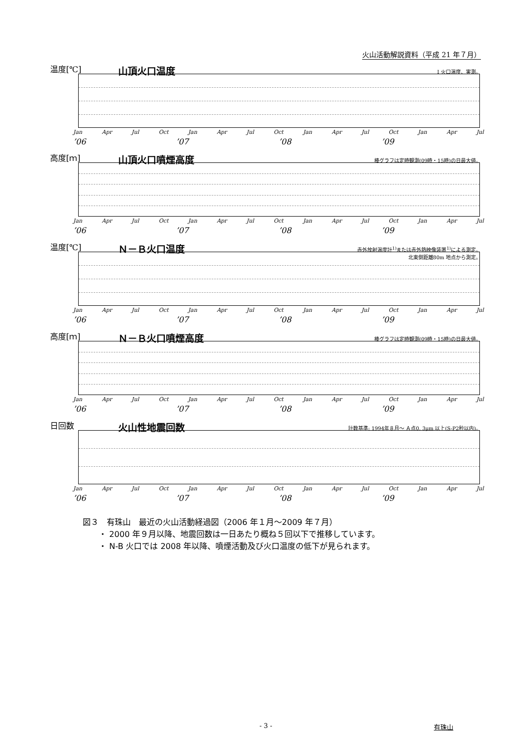火山活動解説資料（平成 21 年７月）
温度[℃] 山頂火口温度 I 火口温度、実測。
Jan Apr Jul Oct Jan Apr Jul Oct Jan Apr Jul Oct Jan Apr Jul
’06’07’08’09
高度[ｍ] 山頂火口噴煙高度
棒グラフは定時観測(09時・15時)の日最大値。
Jan Apr Jul Oct Jan Apr Jul Oct Jan Apr Jul Oct Jan Apr Jul
’06’07’08’09
温度[℃] Ｎ－Ｂ火口温度
赤外放射温度計<sup>1)</sup>または赤外熱映像装置<sup>1)</sup>による測定。
北東側距離80m 地点から測定。
Jan Apr Jul Oct Jan Apr Jul Oct Jan Apr Jul Oct Jan Apr Jul
’06’07’08’09
高度[ｍ] Ｎ－Ｂ火口噴煙高度
棒グラフは定時観測(09時・15時)の日最大値。
Jan Apr Jul Oct Jan Apr Jul Oct Jan Apr Jul Oct Jan Apr Jul
’06’07’08’09
日回数 火山性地震回数
計数基準: 1994年８月～ Ａ点0. 3μm 以上(S-P2秒以内)。
Jan Apr Jul Oct Jan Apr Jul Oct Jan Apr Jul Oct Jan Apr Jul
’06’07’08’09
図３　有珠山　最近の火山活動経過図（2006 年１月～2009 年７月）
　　・ 2000 年９月以降、地震回数は一日あたり概ね５回以下で推移しています。
　　・ N-B 火口では 2008 年以降、噴煙活動及び火口温度の低下が見られます。
- 3 - 有珠山